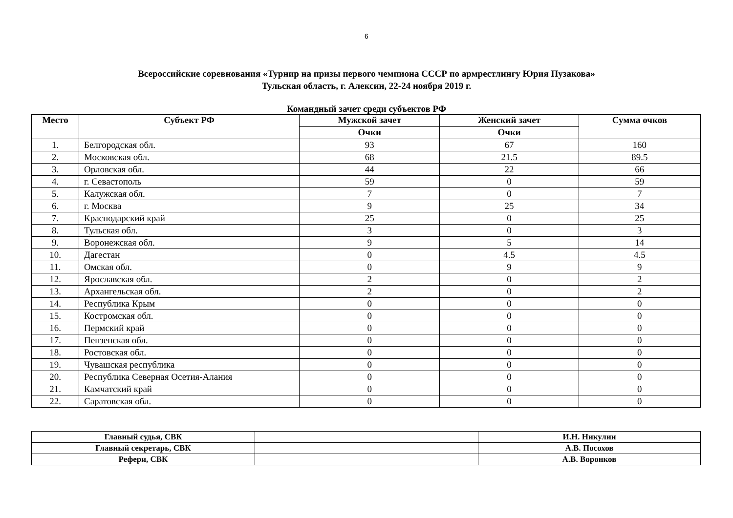6
Всероссийские соревнования «Турнир на призы первого чемпиона СССР по армрестлингу Юрия Пузакова»
Тульская область, г. Алексин, 22-24 ноября 2019 г.
Командный зачет среди субъектов РФ
| Место | Субъект РФ | Мужской зачет | Женский зачет | Сумма очков |
| --- | --- | --- | --- | --- |
| | | Очки | Очки | |
| 1. | Белгородская обл. | 93 | 67 | 160 |
| 2. | Московская обл. | 68 | 21.5 | 89.5 |
| 3. | Орловская обл. | 44 | 22 | 66 |
| 4. | г. Севастополь | 59 | 0 | 59 |
| 5. | Калужская обл. | 7 | 0 | 7 |
| 6. | г. Москва | 9 | 25 | 34 |
| 7. | Краснодарский край | 25 | 0 | 25 |
| 8. | Тульская обл. | 3 | 0 | 3 |
| 9. | Воронежская обл. | 9 | 5 | 14 |
| 10. | Дагестан | 0 | 4.5 | 4.5 |
| 11. | Омская обл. | 0 | 9 | 9 |
| 12. | Ярославская обл. | 2 | 0 | 2 |
| 13. | Архангельская обл. | 2 | 0 | 2 |
| 14. | Республика Крым | 0 | 0 | 0 |
| 15. | Костромская обл. | 0 | 0 | 0 |
| 16. | Пермский край | 0 | 0 | 0 |
| 17. | Пензенская обл. | 0 | 0 | 0 |
| 18. | Ростовская обл. | 0 | 0 | 0 |
| 19. | Чувашская республика | 0 | 0 | 0 |
| 20. | Республика Северная Осетия-Алания | 0 | 0 | 0 |
| 21. | Камчатский край | 0 | 0 | 0 |
| 22. | Саратовская обл. | 0 | 0 | 0 |
| Главный судья, СВК | | И.Н. Никулин |
| Главный секретарь, СВК | | А.В. Посохов |
| Рефери, СВК | | А.В. Воронков |